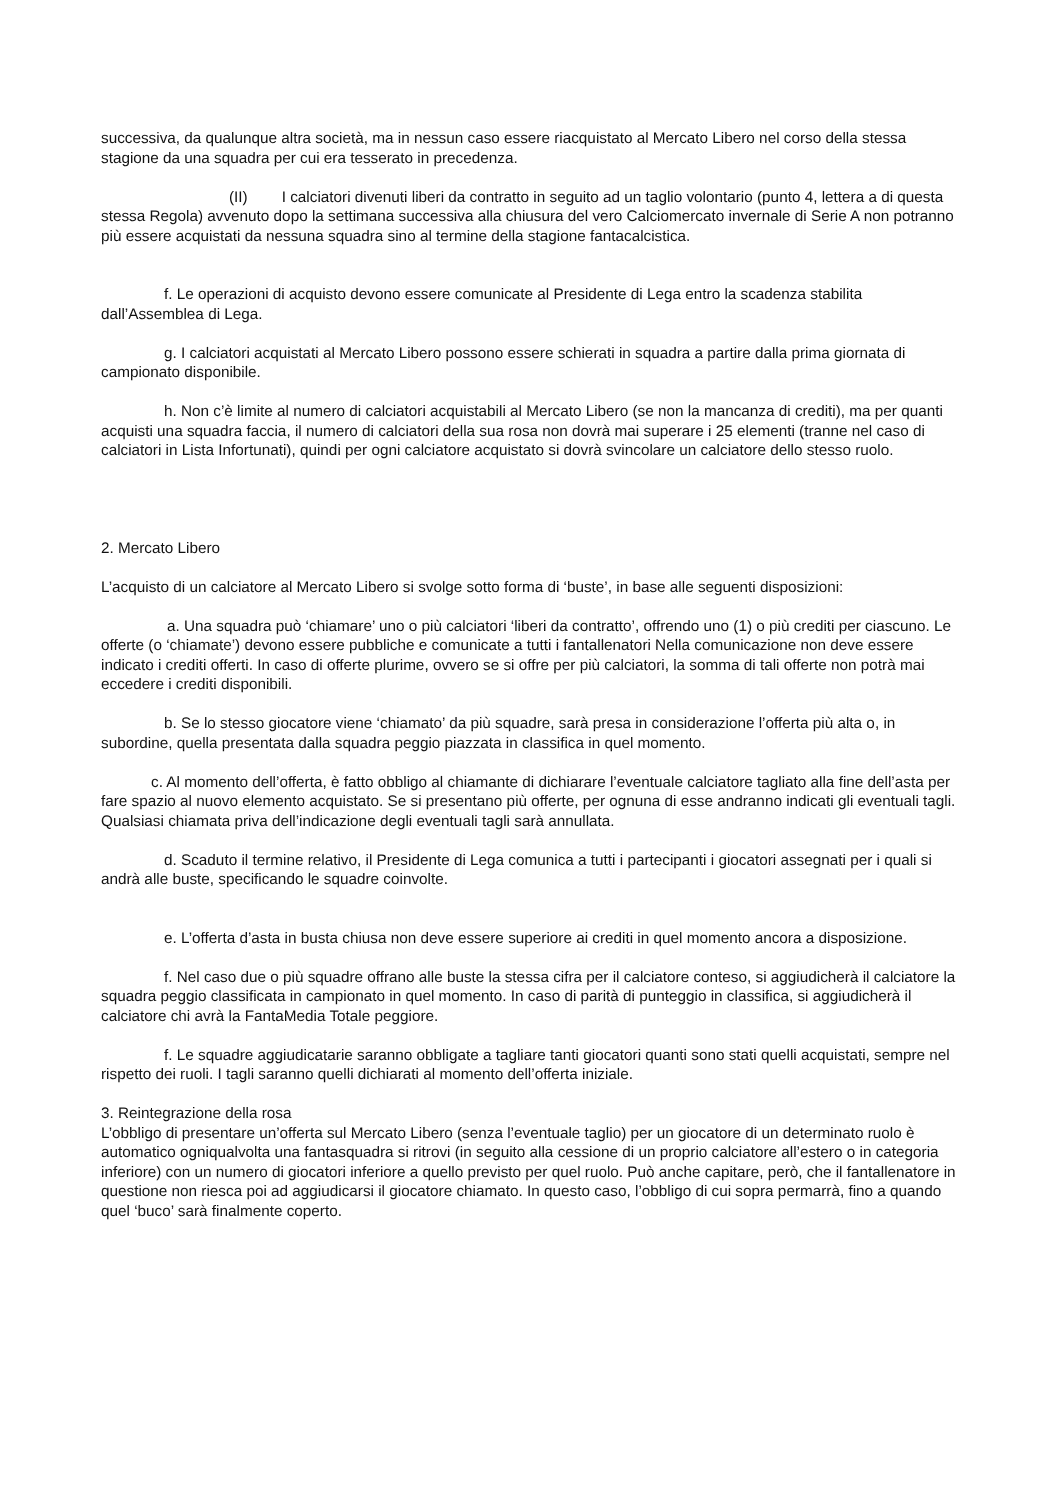successiva, da qualunque altra società, ma in nessun caso essere riacquistato al Mercato Libero nel corso della stessa stagione da una squadra per cui era tesserato in precedenza.
(II) I calciatori divenuti liberi da contratto in seguito ad un taglio volontario (punto 4, lettera a di questa stessa Regola) avvenuto dopo la settimana successiva alla chiusura del vero Calciomercato invernale di Serie A non potranno più essere acquistati da nessuna squadra sino al termine della stagione fantacalcistica.
f. Le operazioni di acquisto devono essere comunicate al Presidente di Lega entro la scadenza stabilita dall’Assemblea di Lega.
g. I calciatori acquistati al Mercato Libero possono essere schierati in squadra a partire dalla prima giornata di campionato disponibile.
h. Non c’è limite al numero di calciatori acquistabili al Mercato Libero (se non la mancanza di crediti), ma per quanti acquisti una squadra faccia, il numero di calciatori della sua rosa non dovrà mai superare i 25 elementi (tranne nel caso di calciatori in Lista Infortunati), quindi per ogni calciatore acquistato si dovrà svincolare un calciatore dello stesso ruolo.
2. Mercato Libero
L’acquisto di un calciatore al Mercato Libero si svolge sotto forma di ‘buste’, in base alle seguenti disposizioni:
a. Una squadra può ‘chiamare’ uno o più calciatori ‘liberi da contratto’, offrendo uno (1) o più crediti per ciascuno. Le offerte (o ‘chiamate’) devono essere pubbliche e comunicate a tutti i fantallenatori Nella comunicazione non deve essere indicato i crediti offerti. In caso di offerte plurime, ovvero se si offre per più calciatori, la somma di tali offerte non potrà mai eccedere i crediti disponibili.
b. Se lo stesso giocatore viene ‘chiamato’ da più squadre, sarà presa in considerazione l’offerta più alta o, in subordine, quella presentata dalla squadra peggio piazzata in classifica in quel momento.
c. Al momento dell’offerta, è fatto obbligo al chiamante di dichiarare l’eventuale calciatore tagliato alla fine dell’asta per fare spazio al nuovo elemento acquistato. Se si presentano più offerte, per ognuna di esse andranno indicati gli eventuali tagli. Qualsiasi chiamata priva dell’indicazione degli eventuali tagli sarà annullata.
d. Scaduto il termine relativo, il Presidente di Lega comunica a tutti i partecipanti i giocatori assegnati per i quali si andrà alle buste, specificando le squadre coinvolte.
e. L’offerta d’asta in busta chiusa non deve essere superiore ai crediti in quel momento ancora a disposizione.
f. Nel caso due o più squadre offrano alle buste la stessa cifra per il calciatore conteso, si aggiudicherà il calciatore la squadra peggio classificata in campionato in quel momento. In caso di parità di punteggio in classifica, si aggiudicherà il calciatore chi avrà la FantaMedia Totale peggiore.
f. Le squadre aggiudicatarie saranno obbligate a tagliare tanti giocatori quanti sono stati quelli acquistati, sempre nel rispetto dei ruoli. I tagli saranno quelli dichiarati al momento dell’offerta iniziale.
3. Reintegrazione della rosa
L’obbligo di presentare un’offerta sul Mercato Libero (senza l’eventuale taglio) per un giocatore di un determinato ruolo è automatico ogniqualvolta una fantasquadra si ritrovi (in seguito alla cessione di un proprio calciatore all’estero o in categoria inferiore) con un numero di giocatori inferiore a quello previsto per quel ruolo. Può anche capitare, però, che il fantallenatore in questione non riesca poi ad aggiudicarsi il giocatore chiamato. In questo caso, l’obbligo di cui sopra permarrà, fino a quando quel ‘buco’ sarà finalmente coperto.